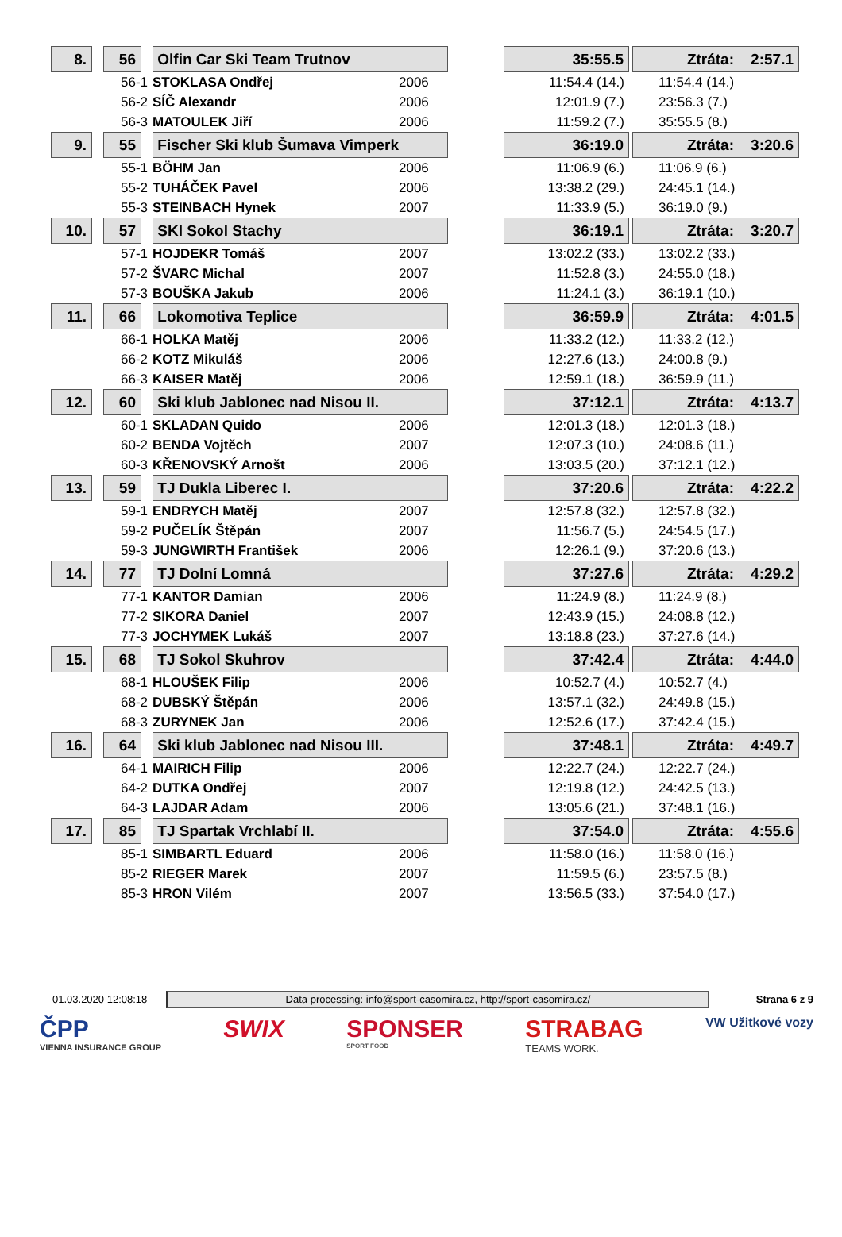| 8. | | 56 | | Olfin Car Ski Team Trutnov | | | 35:55.5 | | Ztráta: 2:57.1 |
| | 56-1 | | | STOKLASA Ondřej | 2006 | | 11:54.4 (14.) | | 11:54.4 (14.) |
| | 56-2 | | | SÍČ Alexandr | 2006 | | 12:01.9 (7.) | | 23:56.3 (7.) |
| | 56-3 | | | MATOULEK Jiří | 2006 | | 11:59.2 (7.) | | 35:55.5 (8.) |
| 9. | | 55 | | Fischer Ski klub Šumava Vimperk | | | 36:19.0 | | Ztráta: 3:20.6 |
| | 55-1 | | | BÖHM Jan | 2006 | | 11:06.9 (6.) | | 11:06.9 (6.) |
| | 55-2 | | | TUHÁČEK Pavel | 2006 | | 13:38.2 (29.) | | 24:45.1 (14.) |
| | 55-3 | | | STEINBACH Hynek | 2007 | | 11:33.9 (5.) | | 36:19.0 (9.) |
| 10. | | 57 | | SKI Sokol Stachy | | | 36:19.1 | | Ztráta: 3:20.7 |
| | 57-1 | | | HOJDEKR Tomáš | 2007 | | 13:02.2 (33.) | | 13:02.2 (33.) |
| | 57-2 | | | ŠVARC Michal | 2007 | | 11:52.8 (3.) | | 24:55.0 (18.) |
| | 57-3 | | | BOUŠKA Jakub | 2006 | | 11:24.1 (3.) | | 36:19.1 (10.) |
| 11. | | 66 | | Lokomotiva Teplice | | | 36:59.9 | | Ztráta: 4:01.5 |
| | 66-1 | | | HOLKA Matěj | 2006 | | 11:33.2 (12.) | | 11:33.2 (12.) |
| | 66-2 | | | KOTZ Mikuláš | 2006 | | 12:27.6 (13.) | | 24:00.8 (9.) |
| | 66-3 | | | KAISER Matěj | 2006 | | 12:59.1 (18.) | | 36:59.9 (11.) |
| 12. | | 60 | | Ski klub Jablonec nad Nisou II. | | | 37:12.1 | | Ztráta: 4:13.7 |
| | 60-1 | | | SKLADAN Quido | 2006 | | 12:01.3 (18.) | | 12:01.3 (18.) |
| | 60-2 | | | BENDA Vojtěch | 2007 | | 12:07.3 (10.) | | 24:08.6 (11.) |
| | 60-3 | | | KŘENOVSKÝ Arnošt | 2006 | | 13:03.5 (20.) | | 37:12.1 (12.) |
| 13. | | 59 | | TJ Dukla Liberec I. | | | 37:20.6 | | Ztráta: 4:22.2 |
| | 59-1 | | | ENDRYCH Matěj | 2007 | | 12:57.8 (32.) | | 12:57.8 (32.) |
| | 59-2 | | | PUČELÍK Štěpán | 2007 | | 11:56.7 (5.) | | 24:54.5 (17.) |
| | 59-3 | | | JUNGWIRTH František | 2006 | | 12:26.1 (9.) | | 37:20.6 (13.) |
| 14. | | 77 | | TJ Dolní Lomná | | | 37:27.6 | | Ztráta: 4:29.2 |
| | 77-1 | | | KANTOR Damian | 2006 | | 11:24.9 (8.) | | 11:24.9 (8.) |
| | 77-2 | | | SIKORA Daniel | 2007 | | 12:43.9 (15.) | | 24:08.8 (12.) |
| | 77-3 | | | JOCHYMEK Lukáš | 2007 | | 13:18.8 (23.) | | 37:27.6 (14.) |
| 15. | | 68 | | TJ Sokol Skuhrov | | | 37:42.4 | | Ztráta: 4:44.0 |
| | 68-1 | | | HLOUŠEK Filip | 2006 | | 10:52.7 (4.) | | 10:52.7 (4.) |
| | 68-2 | | | DUBSKÝ Štěpán | 2006 | | 13:57.1 (32.) | | 24:49.8 (15.) |
| | 68-3 | | | ZURYNEK Jan | 2006 | | 12:52.6 (17.) | | 37:42.4 (15.) |
| 16. | | 64 | | Ski klub Jablonec nad Nisou III. | | | 37:48.1 | | Ztráta: 4:49.7 |
| | 64-1 | | | MAIRICH Filip | 2006 | | 12:22.7 (24.) | | 12:22.7 (24.) |
| | 64-2 | | | DUTKA Ondřej | 2007 | | 12:19.8 (12.) | | 24:42.5 (13.) |
| | 64-3 | | | LAJDAR Adam | 2006 | | 13:05.6 (21.) | | 37:48.1 (16.) |
| 17. | | 85 | | TJ Spartak Vrchlabí II. | | | 37:54.0 | | Ztráta: 4:55.6 |
| | 85-1 | | | SIMBARTL Eduard | 2006 | | 11:58.0 (16.) | | 11:58.0 (16.) |
| | 85-2 | | | RIEGER Marek | 2007 | | 11:59.5 (6.) | | 23:57.5 (8.) |
| | 85-3 | | | HRON Vilém | 2007 | | 13:56.5 (33.) | | 37:54.0 (17.) |
01.03.2020 12:08:18 Data processing: info@sport-casomira.cz, http://sport-casomira.cz/ Strana 6 z 9
ČPP
VIENNA INSURANCE GROUP
SWIX SPONSER
SPORT FOOD
STRABAG
TEAMS WORK.
VW Užitkové vozy